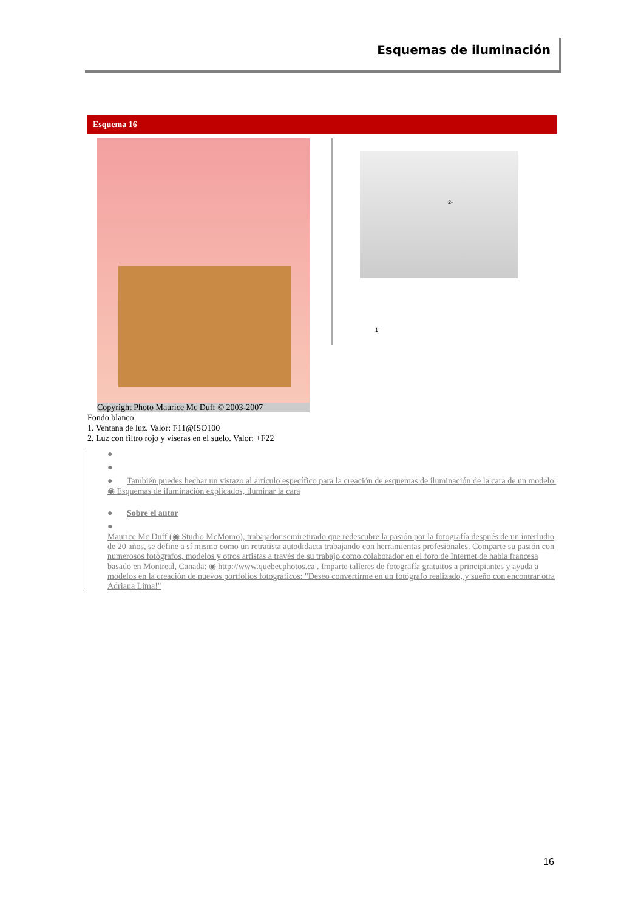Esquemas de iluminación
Esquema 16
Copyright Photo Maurice Mc Duff © 2003-2007
2-
1-
Fondo blanco
1. Ventana de luz. Valor: F11@ISO100
2. Luz con filtro rojo y viseras en el suelo. Valor: +F22
●
●
● También puedes hechar un vistazo al artículo específico para la creación de esquemas de iluminación de la cara de un modelo: ◉ Esquemas de iluminación explicados, iluminar la cara
● Sobre el autor
●
Maurice Mc Duff (◉ Studio McMomo), trabajador semiretirado que redescubre la pasión por la fotografía después de un interludio de 20 años, se define a sí mismo como un retratista autodidacta trabajando con herramientas profesionales. Comparte su pasión con numerosos fotógrafos, modelos y otros artistas a través de su trabajo como colaborador en el foro de Internet de habla francesa basado en Montreal, Canada: ◉ http://www.quebecphotos.ca . Imparte talleres de fotografía gratuitos a principiantes y ayuda a modelos en la creación de nuevos portfolios fotográficos: "Deseo convertirme en un fotógrafo realizado, y sueño con encontrar otra Adriana Lima!"
16